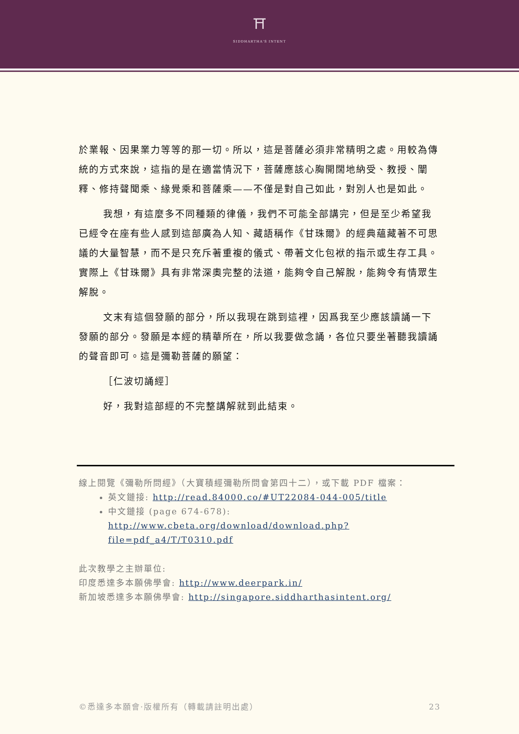⛩
SIDDHARTHA'S INTENT
於業報、因果業力等等的那一切。所以，這是菩薩必須非常精明之處。用較為傳統的方式來說，這指的是在適當情況下，菩薩應該心胸開闊地納受、教授、闡釋、修持聲聞乘、緣覺乘和菩薩乘——不僅是對自己如此，對別人也是如此。
我想，有這麼多不同種類的律儀，我們不可能全部講完，但是至少希望我已經令在座有些人感到這部廣為人知、藏語稱作《甘珠爾》的經典蘊藏著不可思議的大量智慧，而不是只充斥著重複的儀式、帶著文化包袱的指示或生存工具。實際上《甘珠爾》具有非常深奧完整的法道，能夠令自己解脫，能夠令有情眾生解脫。
文末有這個發願的部分，所以我現在跳到這裡，因爲我至少應該讀誦一下發願的部分。發願是本經的精華所在，所以我要做念誦，各位只要坐著聽我讀誦的聲音即可。這是彌勒菩薩的願望：
［仁波切誦經］
好，我對這部經的不完整講解就到此結束。
線上閱覽《彌勒所問經》（大寶積經彌勒所問會第四十二），或下載 PDF 檔案：
英文鏈接: http://read.84000.co/#UT22084-044-005/title
中文鏈接 (page 674-678):
http://www.cbeta.org/download/download.php?file=pdf_a4/T/T0310.pdf
此次教學之主辦單位:
印度悉達多本願佛學會: http://www.deerpark.in/
新加坡悉達多本願佛學會: http://singapore.siddharthasintent.org/
©悉達多本願會·版權所有（轉載請註明出處） 23